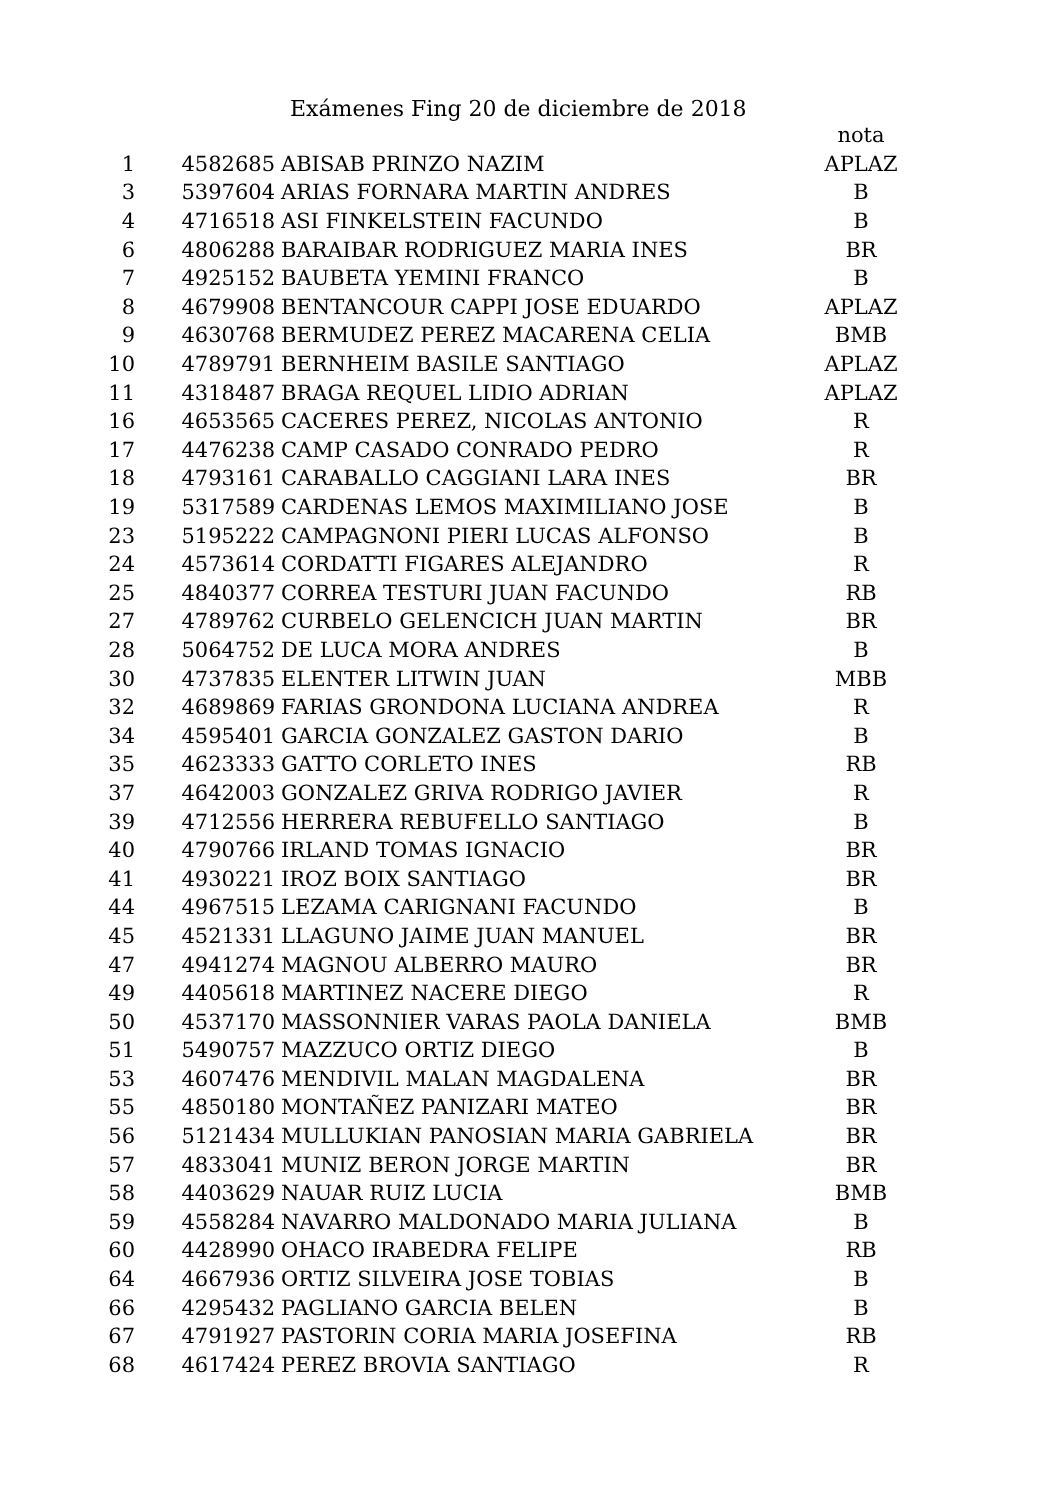Exámenes Fing 20 de diciembre de 2018
| | | | nota |
| --- | --- | --- | --- |
| 1 | 4582685 | ABISAB PRINZO NAZIM | APLAZ |
| 3 | 5397604 | ARIAS FORNARA MARTIN ANDRES | B |
| 4 | 4716518 | ASI FINKELSTEIN FACUNDO | B |
| 6 | 4806288 | BARAIBAR RODRIGUEZ MARIA INES | BR |
| 7 | 4925152 | BAUBETA YEMINI FRANCO | B |
| 8 | 4679908 | BENTANCOUR CAPPI JOSE EDUARDO | APLAZ |
| 9 | 4630768 | BERMUDEZ PEREZ MACARENA CELIA | BMB |
| 10 | 4789791 | BERNHEIM BASILE SANTIAGO | APLAZ |
| 11 | 4318487 | BRAGA REQUEL LIDIO ADRIAN | APLAZ |
| 16 | 4653565 | CACERES PEREZ, NICOLAS ANTONIO | R |
| 17 | 4476238 | CAMP CASADO CONRADO PEDRO | R |
| 18 | 4793161 | CARABALLO CAGGIANI LARA INES | BR |
| 19 | 5317589 | CARDENAS LEMOS MAXIMILIANO JOSE | B |
| 23 | 5195222 | CAMPAGNONI PIERI LUCAS ALFONSO | B |
| 24 | 4573614 | CORDATTI FIGARES ALEJANDRO | R |
| 25 | 4840377 | CORREA TESTURI JUAN FACUNDO | RB |
| 27 | 4789762 | CURBELO GELENCICH JUAN MARTIN | BR |
| 28 | 5064752 | DE LUCA MORA ANDRES | B |
| 30 | 4737835 | ELENTER LITWIN JUAN | MBB |
| 32 | 4689869 | FARIAS GRONDONA LUCIANA ANDREA | R |
| 34 | 4595401 | GARCIA GONZALEZ GASTON DARIO | B |
| 35 | 4623333 | GATTO CORLETO INES | RB |
| 37 | 4642003 | GONZALEZ GRIVA RODRIGO JAVIER | R |
| 39 | 4712556 | HERRERA REBUFELLO SANTIAGO | B |
| 40 | 4790766 | IRLAND TOMAS IGNACIO | BR |
| 41 | 4930221 | IROZ BOIX SANTIAGO | BR |
| 44 | 4967515 | LEZAMA CARIGNANI FACUNDO | B |
| 45 | 4521331 | LLAGUNO JAIME JUAN MANUEL | BR |
| 47 | 4941274 | MAGNOU ALBERRO MAURO | BR |
| 49 | 4405618 | MARTINEZ NACERE DIEGO | R |
| 50 | 4537170 | MASSONNIER VARAS PAOLA DANIELA | BMB |
| 51 | 5490757 | MAZZUCO ORTIZ DIEGO | B |
| 53 | 4607476 | MENDIVIL MALAN MAGDALENA | BR |
| 55 | 4850180 | MONTAÑEZ PANIZARI MATEO | BR |
| 56 | 5121434 | MULLUKIAN PANOSIAN MARIA GABRIELA | BR |
| 57 | 4833041 | MUNIZ BERON JORGE MARTIN | BR |
| 58 | 4403629 | NAUAR RUIZ LUCIA | BMB |
| 59 | 4558284 | NAVARRO MALDONADO MARIA JULIANA | B |
| 60 | 4428990 | OHACO IRABEDRA FELIPE | RB |
| 64 | 4667936 | ORTIZ SILVEIRA JOSE TOBIAS | B |
| 66 | 4295432 | PAGLIANO GARCIA BELEN | B |
| 67 | 4791927 | PASTORIN CORIA MARIA JOSEFINA | RB |
| 68 | 4617424 | PEREZ BROVIA SANTIAGO | R |